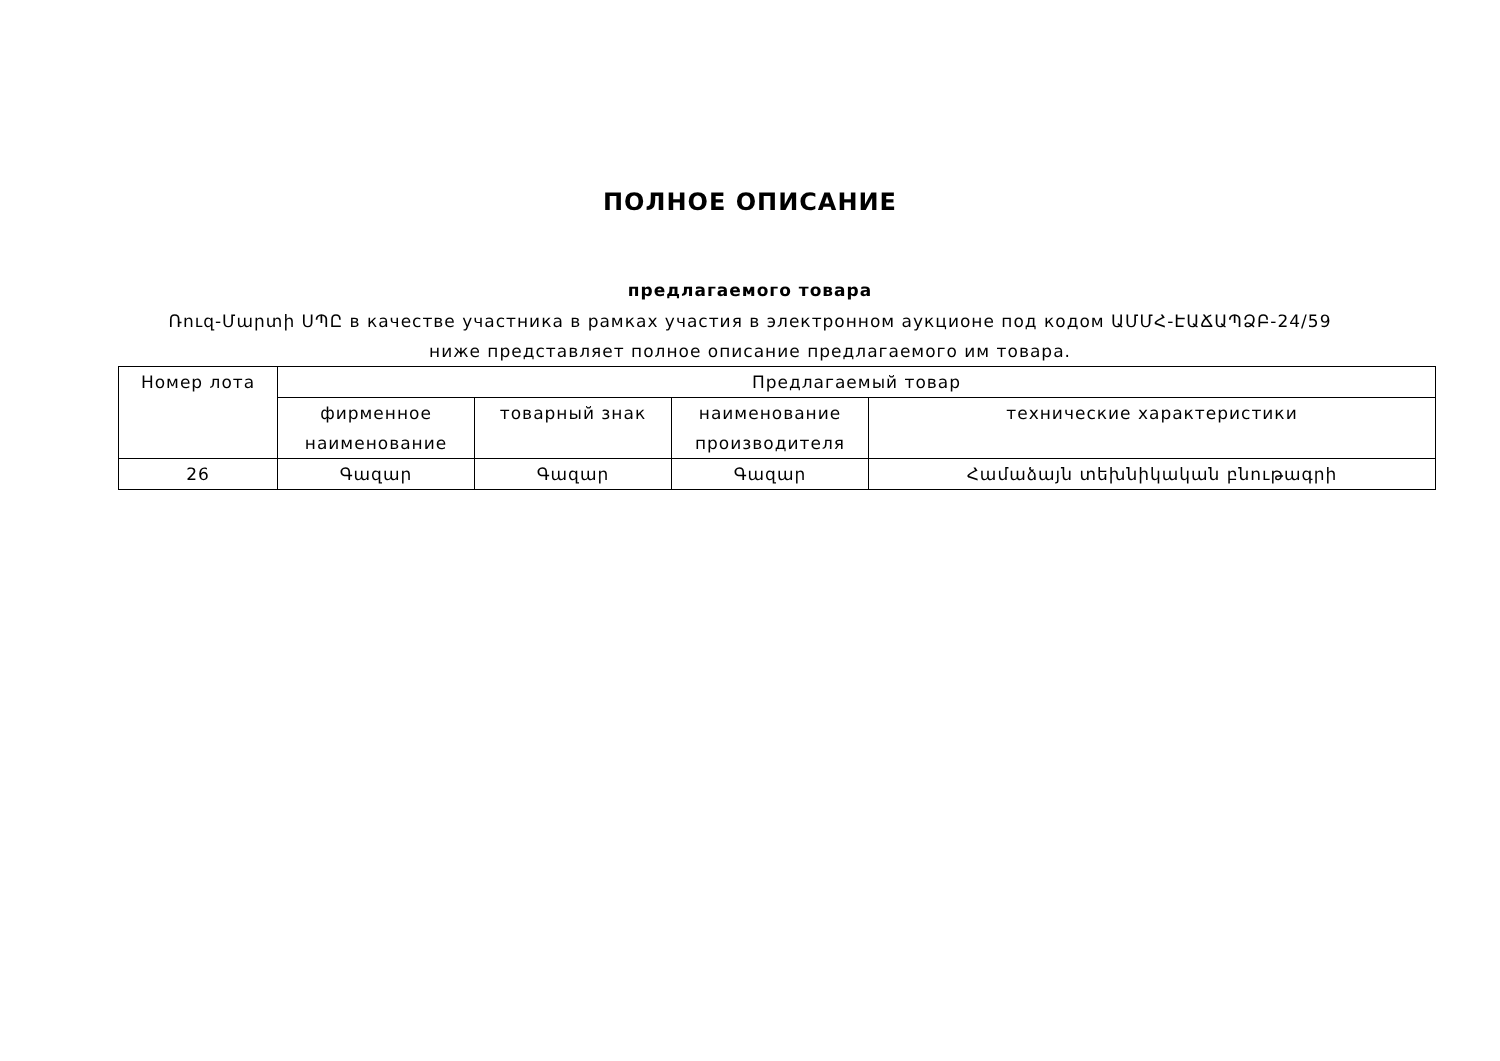ПОЛНОЕ ОПИСАНИЕ
предлагаемого товара
Ռուզ-Մարտի ՍՊԸ в качестве участника в рамках участия в электронном аукционе под кодом ԱՄՄՀ-ԷԱՃԱՊՁԲ-24/59 ниже представляет полное описание предлагаемого им товара.
| Номер лота | Предлагаемый товар | | | |
| --- | --- | --- | --- | --- |
| | фирменное наименование | товарный знак | наименование производителя | технические характеристики |
| 26 | Գազար | Գազար | Գազար | Համաձայն տեխնիկական բնութագրի |